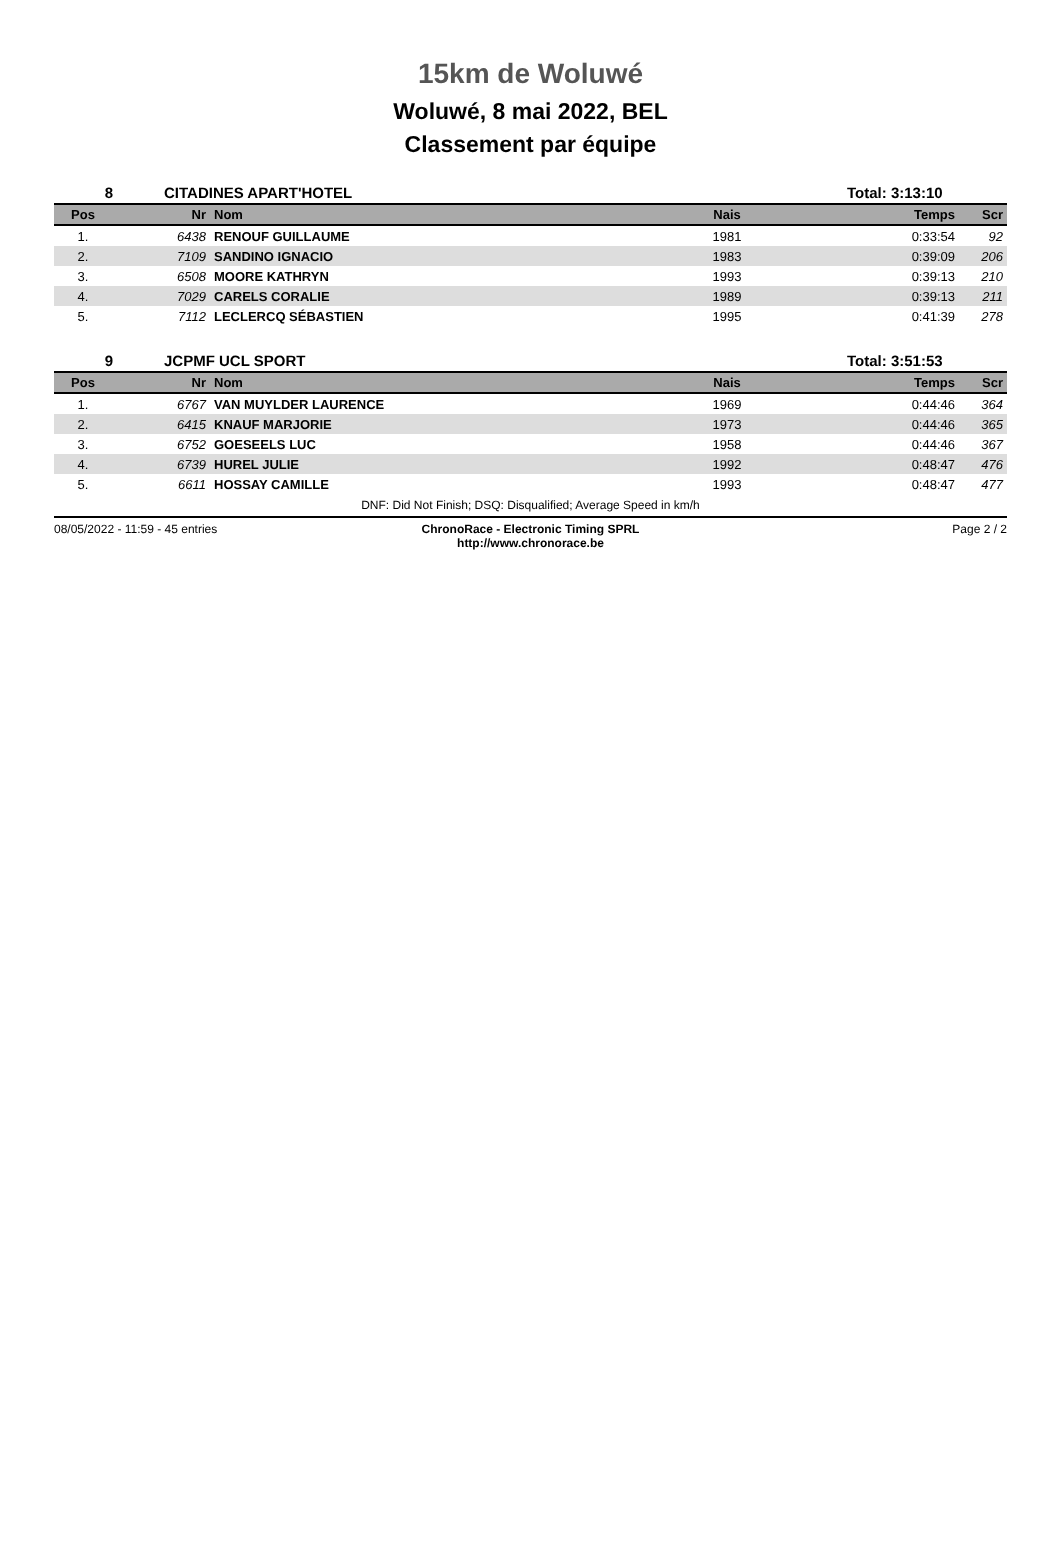15km de Woluwé
Woluwé, 8 mai 2022, BEL
Classement par équipe
8 CITADINES APART'HOTEL Total: 3:13:10
| Pos | Nr | Nom | Nais | Temps | Scr |
| --- | --- | --- | --- | --- | --- |
| 1. | 6438 | RENOUF GUILLAUME | 1981 | 0:33:54 | 92 |
| 2. | 7109 | SANDINO IGNACIO | 1983 | 0:39:09 | 206 |
| 3. | 6508 | MOORE KATHRYN | 1993 | 0:39:13 | 210 |
| 4. | 7029 | CARELS CORALIE | 1989 | 0:39:13 | 211 |
| 5. | 7112 | LECLERCQ SÉBASTIEN | 1995 | 0:41:39 | 278 |
9 JCPMF UCL SPORT Total: 3:51:53
| Pos | Nr | Nom | Nais | Temps | Scr |
| --- | --- | --- | --- | --- | --- |
| 1. | 6767 | VAN MUYLDER LAURENCE | 1969 | 0:44:46 | 364 |
| 2. | 6415 | KNAUF MARJORIE | 1973 | 0:44:46 | 365 |
| 3. | 6752 | GOESEELS LUC | 1958 | 0:44:46 | 367 |
| 4. | 6739 | HUREL JULIE | 1992 | 0:48:47 | 476 |
| 5. | 6611 | HOSSAY CAMILLE | 1993 | 0:48:47 | 477 |
DNF: Did Not Finish; DSQ: Disqualified; Average Speed in km/h
08/05/2022 - 11:59 - 45 entries
ChronoRace - Electronic Timing SPRL
http://www.chronorace.be
Page 2 / 2